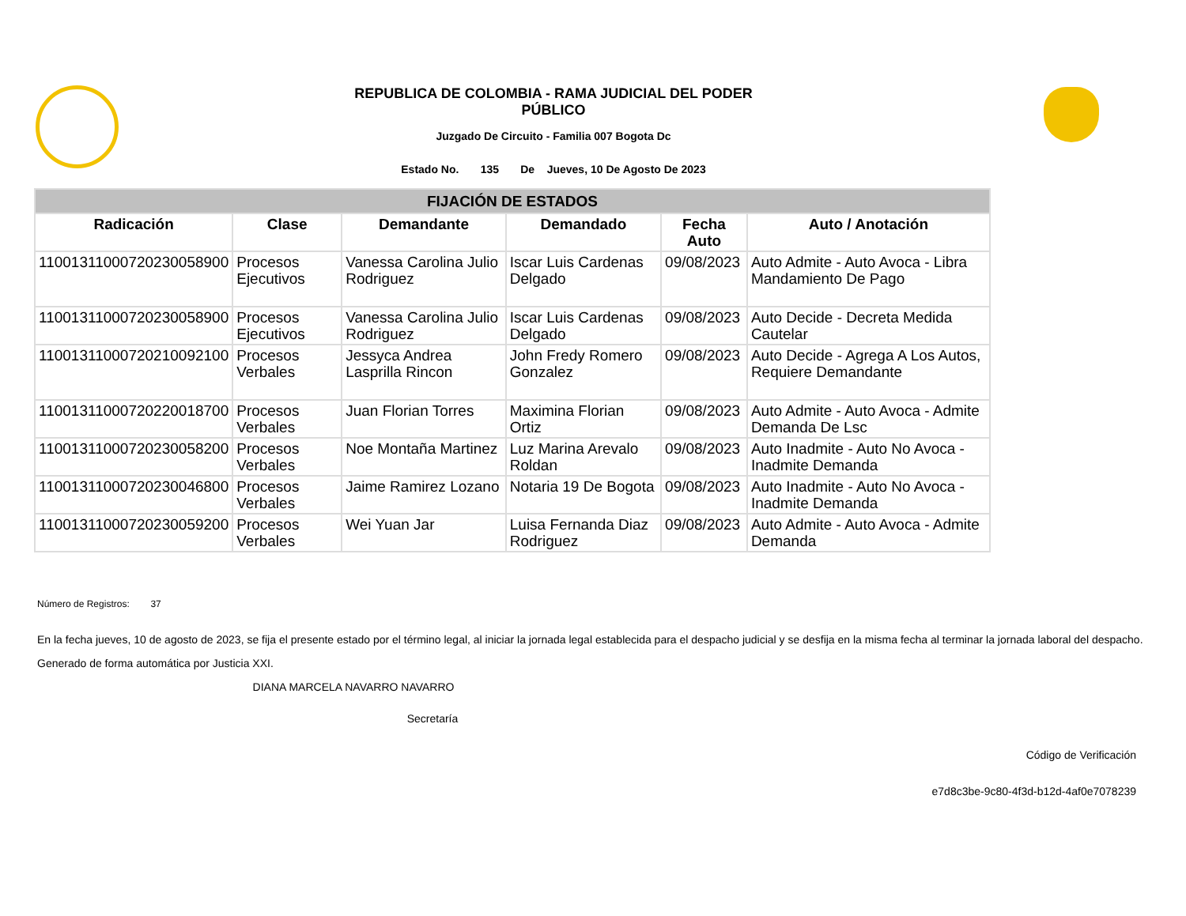REPUBLICA DE COLOMBIA - RAMA JUDICIAL DEL PODER
PÚBLICO
Juzgado De Circuito - Familia 007 Bogota Dc
Estado No. 135 De Jueves, 10 De Agosto De 2023
| FIJACIÓN DE ESTADOS | | | | | |
| Radicación | Clase | Demandante | Demandado | Fecha Auto | Auto / Anotación |
| 11001311000720230058900 | Procesos Ejecutivos | Vanessa Carolina Julio Rodriguez | Iscar Luis Cardenas Delgado | 09/08/2023 | Auto Admite - Auto Avoca - Libra Mandamiento De Pago |
| 11001311000720230058900 | Procesos Ejecutivos | Vanessa Carolina Julio Rodriguez | Iscar Luis Cardenas Delgado | 09/08/2023 | Auto Decide - Decreta Medida Cautelar |
| 11001311000720210092100 | Procesos Verbales | Jessyca Andrea Lasprilla Rincon | John Fredy Romero Gonzalez | 09/08/2023 | Auto Decide - Agrega A Los Autos, Requiere Demandante |
| 11001311000720220018700 | Procesos Verbales | Juan Florian Torres | Maximina Florian Ortiz | 09/08/2023 | Auto Admite - Auto Avoca - Admite Demanda De Lsc |
| 11001311000720230058200 | Procesos Verbales | Noe Montaña Martinez | Luz Marina Arevalo Roldan | 09/08/2023 | Auto Inadmite - Auto No Avoca - Inadmite Demanda |
| 11001311000720230046800 | Procesos Verbales | Jaime Ramirez Lozano | Notaria 19 De Bogota | 09/08/2023 | Auto Inadmite - Auto No Avoca - Inadmite Demanda |
| 11001311000720230059200 | Procesos Verbales | Wei Yuan Jar | Luisa Fernanda Diaz Rodriguez | 09/08/2023 | Auto Admite - Auto Avoca - Admite Demanda |
Número de Registros: 37
En la fecha jueves, 10 de agosto de 2023, se fija el presente estado por el término legal, al iniciar la jornada legal establecida para el despacho judicial y se desfija en la misma fecha al terminar la jornada laboral del despacho.
Generado de forma automática por Justicia XXI.
DIANA MARCELA NAVARRO NAVARRO
Secretaría
Código de Verificación
e7d8c3be-9c80-4f3d-b12d-4af0e7078239